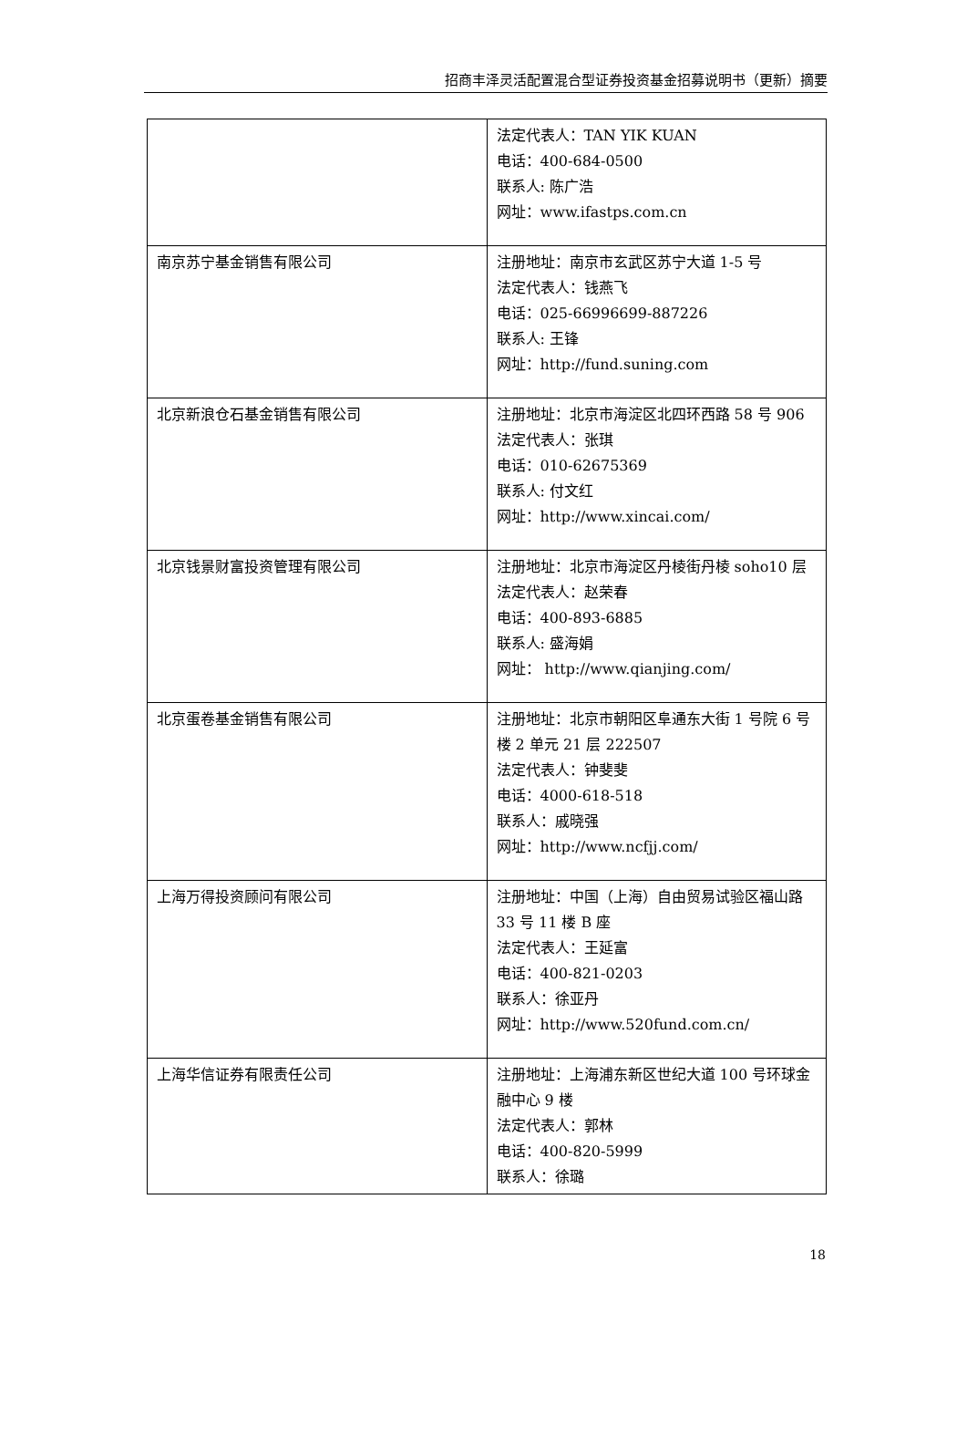招商丰泽灵活配置混合型证券投资基金招募说明书（更新）摘要
| | 法定代表人：TAN YIK KUAN 电话：400-684-0500 联系人: 陈广浩 网址：www.ifastps.com.cn |
| 南京苏宁基金销售有限公司 | 注册地址：南京市玄武区苏宁大道 1-5 号 法定代表人：钱燕飞 电话：025-66996699-887226 联系人: 王锋 网址：http://fund.suning.com |
| 北京新浪仓石基金销售有限公司 | 注册地址：北京市海淀区北四环西路 58 号 906 法定代表人：张琪 电话：010-62675369 联系人: 付文红 网址：http://www.xincai.com/ |
| 北京钱景财富投资管理有限公司 | 注册地址：北京市海淀区丹棱街丹棱 soho10 层 法定代表人：赵荣春 电话：400-893-6885 联系人: 盛海娟 网址： http://www.qianjing.com/ |
| 北京蛋卷基金销售有限公司 | 注册地址：北京市朝阳区阜通东大街 1 号院 6 号楼 2 单元 21 层 222507 法定代表人：钟斐斐 电话：4000-618-518 联系人：戚晓强 网址：http://www.ncfjj.com/ |
| 上海万得投资顾问有限公司 | 注册地址：中国（上海）自由贸易试验区福山路 33 号 11 楼 B 座 法定代表人：王延富 电话：400-821-0203 联系人：徐亚丹 网址：http://www.520fund.com.cn/ |
| 上海华信证券有限责任公司 | 注册地址：上海浦东新区世纪大道 100 号环球金融中心 9 楼 法定代表人：郭林 电话：400-820-5999 联系人：徐璐 |
18